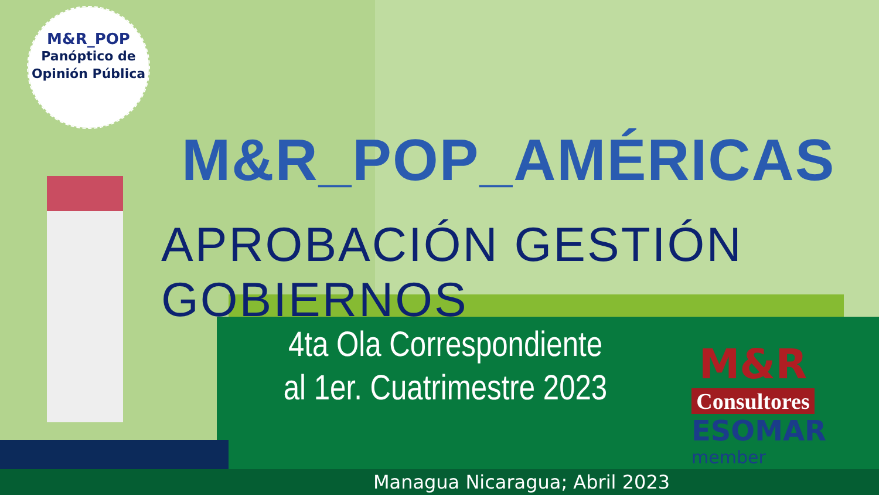M&R_POP
Panóptico de
Opinión Pública
M&R_POP_AMÉRICAS
APROBACIÓN GESTIÓN GOBIERNOS
4ta Ola Correspondiente
al 1er. Cuatrimestre 2023
M&R
Consultores
ESOMAR
member
Managua Nicaragua; Abril 2023